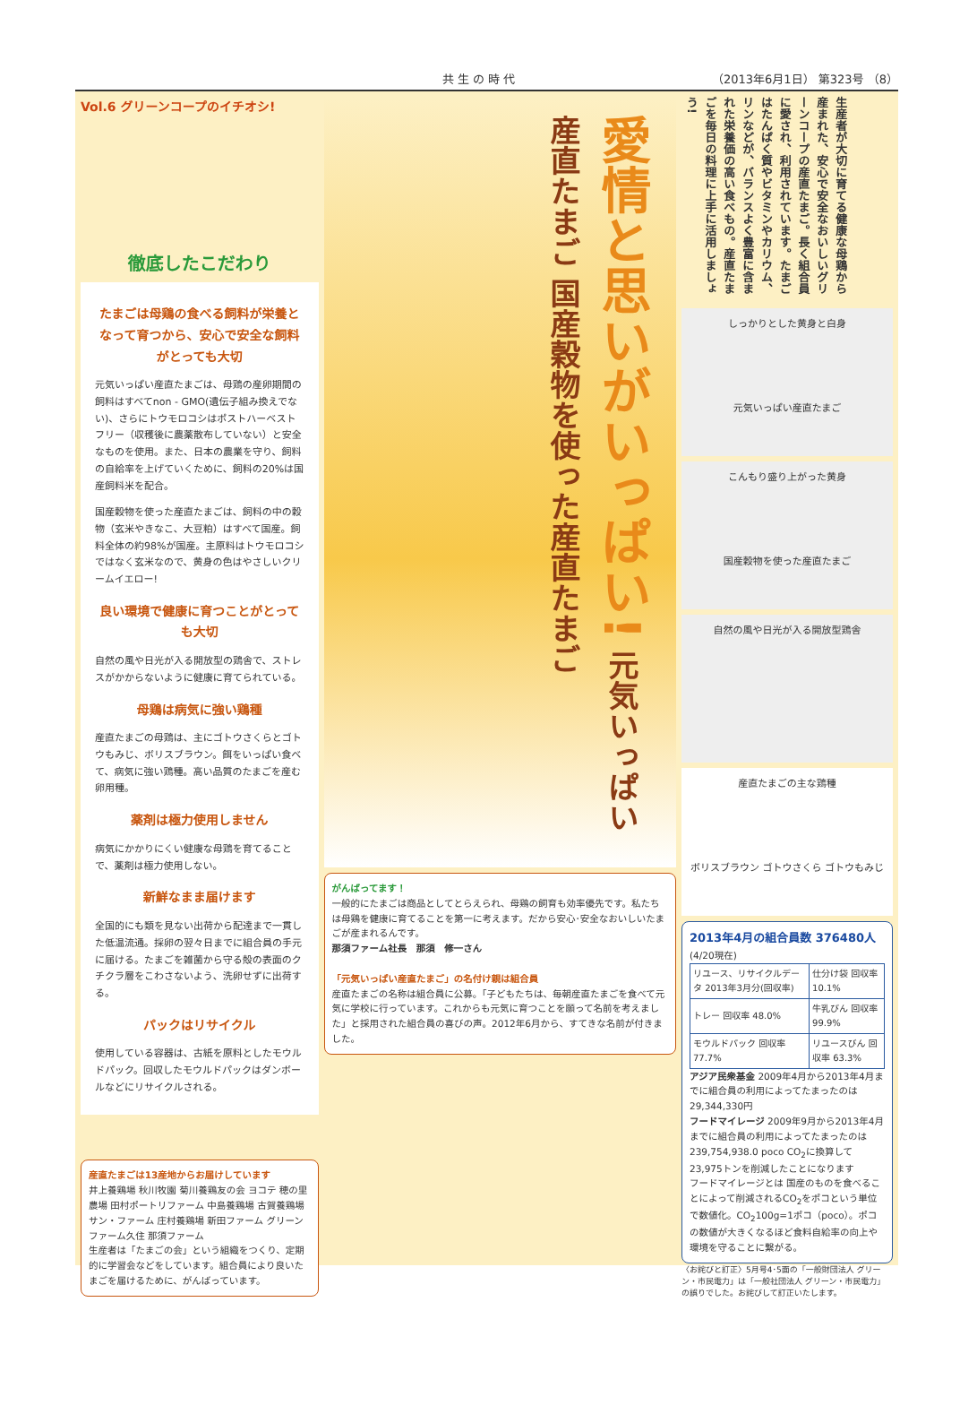共生の時代 （2013年6月1日） 第323号 （8）
Vol.6 グリーンコープのイチオシ!
徹底したこだわり
たまごは母鶏の食べる飼料が栄養となって育つから、安心で安全な飼料がとっても大切
元気いっぱい産直たまごは、母鶏の産卵期間の飼料はすべてnon - GMO(遺伝子組み換えでない)、さらにトウモロコシはポストハーベストフリー（収穫後に農薬散布していない）と安全なものを使用。また、日本の農業を守り、飼料の自給率を上げていくために、飼料の20%は国産飼料米を配合。
国産穀物を使った産直たまごは、飼料の中の穀物（玄米やきなこ、大豆粕）はすべて国産。飼料全体の約98%が国産。主原料はトウモロコシではなく玄米なので、黄身の色はやさしいクリームイエロー!
良い環境で健康に育つことがとっても大切
自然の風や日光が入る開放型の鶏舎で、ストレスがかからないように健康に育てられている。
母鶏は病気に強い鶏種
産直たまごの母鶏は、主にゴトウさくらとゴトウもみじ、ボリスブラウン。餌をいっぱい食べて、病気に強い鶏種。高い品質のたまごを産む卵用種。
薬剤は極力使用しません
病気にかかりにくい健康な母鶏を育てることで、薬剤は極力使用しない。
新鮮なまま届けます
全国的にも類を見ない出荷から配達まで一貫した低温流通。採卵の翌々日までに組合員の手元に届ける。たまごを雑菌から守る殻の表面のクチクラ層をこわさないよう、洗卵せずに出荷する。
パックはリサイクル
使用している容器は、古紙を原料としたモウルドパック。回収したモウルドパックはダンボールなどにリサイクルされる。
産直たまごは13産地からお届けしています
井上養鶏場 秋川牧園 菊川養鶏友の会 ヨコテ 穂の里農場 田村ポートリファーム 中島養鶏場 古賀養鶏場 サン・ファーム 庄村養鶏場 新田ファーム グリーンファーム久住 那須ファーム
生産者は「たまごの会」という組織をつくり、定期的に学習会などをしています。組合員により良いたまごを届けるために、がんばっています。
愛情と思いがいっぱい! 元気いっぱい産直たまご 国産穀物を使った産直たまご
がんばってます！
一般的にたまごは商品としてとらえられ、母鶏の飼育も効率優先です。私たちは母鶏を健康に育てることを第一に考えます。だから安心･安全なおいしいたまごが産まれるんです。
那須ファーム社長　那須　修一さん
「元気いっぱい産直たまご」の名付け親は組合員
産直たまごの名称は組合員に公募。「子どもたちは、毎朝産直たまごを食べて元気に学校に行っています。これからも元気に育つことを願って名前を考えました」と採用された組合員の喜びの声。2012年6月から、すてきな名前が付きました。
生産者が大切に育てる健康な母鶏から産まれた、安心で安全なおいしいグリーンコープの産直たまご。長く組合員に愛され、利用されています。たまごはたんぱく質やビタミンやカリウム、リンなどが、バランスよく豊富に含まれた栄養価の高い食べもの。産直たまごを毎日の料理に上手に活用しましょう!
しっかりとした黄身と白身
元気いっぱい産直たまご
こんもり盛り上がった黄身
国産穀物を使った産直たまご
自然の風や日光が入る開放型鶏舎
産直たまごの主な鶏種
ボリスブラウン ゴトウさくら ゴトウもみじ
2013年4月の組合員数 376480人 (4/20現在)
| リユース、リサイクルデータ 2013年3月分(回収率) | 仕分け袋 回収率 10.1% |
| トレー 回収率 48.0% | 牛乳びん 回収率 99.9% |
| モウルドパック 回収率 77.7% | リユースびん 回収率 63.3% |
アジア民衆基金 2009年4月から2013年4月までに組合員の利用によってたまったのは 29,344,330円
フードマイレージ 2009年9月から2013年4月までに組合員の利用によってたまったのは 239,754,938.0 poco CO<sub>2</sub>に換算して23,975トンを削減したことになります
フードマイレージとは 国産のものを食べることによって削減されるCO<sub>2</sub>をポコという単位で数値化。CO<sub>2</sub>100g=1ポコ（poco）。ポコの数値が大きくなるほど食料自給率の向上や環境を守ることに繋がる。
〈お詫びと訂正〉5月号4･5面の「一般財団法人 グリーン・市民電力」は「一般社団法人 グリーン・市民電力」の誤りでした。お詫びして訂正いたします。